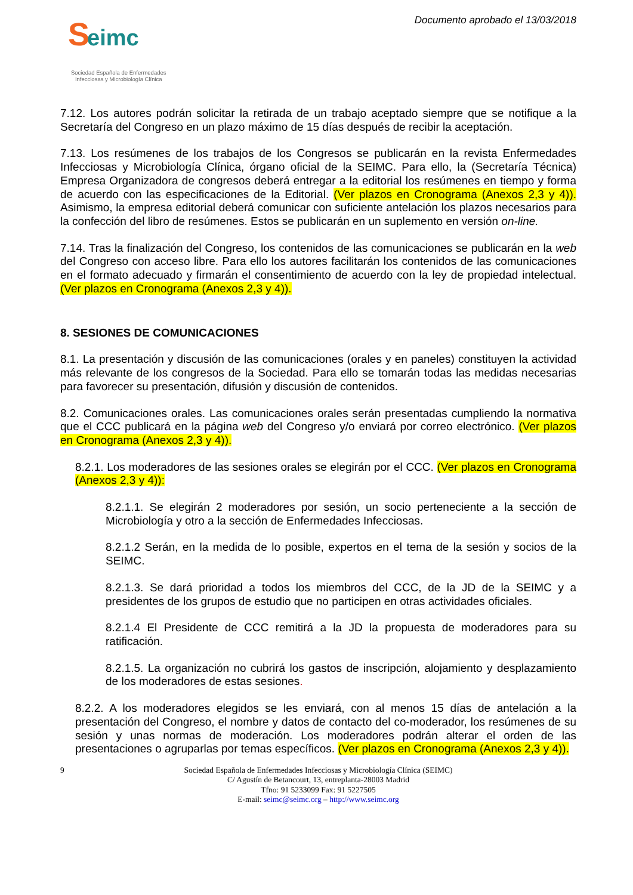S eimc
Sociedad Española de Enfermedades
Infecciosas y Microbiología Clínica
Documento aprobado el 13/03/2018
7.12. Los autores podrán solicitar la retirada de un trabajo aceptado siempre que se notifique a la Secretaría del Congreso en un plazo máximo de 15 días después de recibir la aceptación.
7.13. Los resúmenes de los trabajos de los Congresos se publicarán en la revista Enfermedades Infecciosas y Microbiología Clínica, órgano oficial de la SEIMC. Para ello, la (Secretaría Técnica) Empresa Organizadora de congresos deberá entregar a la editorial los resúmenes en tiempo y forma de acuerdo con las especificaciones de la Editorial. (Ver plazos en Cronograma (Anexos 2,3 y 4)). Asimismo, la empresa editorial deberá comunicar con suficiente antelación los plazos necesarios para la confección del libro de resúmenes. Estos se publicarán en un suplemento en versión on-line.
7.14. Tras la finalización del Congreso, los contenidos de las comunicaciones se publicarán en la web del Congreso con acceso libre. Para ello los autores facilitarán los contenidos de las comunicaciones en el formato adecuado y firmarán el consentimiento de acuerdo con la ley de propiedad intelectual. (Ver plazos en Cronograma (Anexos 2,3 y 4)).
8. SESIONES DE COMUNICACIONES
8.1. La presentación y discusión de las comunicaciones (orales y en paneles) constituyen la actividad más relevante de los congresos de la Sociedad. Para ello se tomarán todas las medidas necesarias para favorecer su presentación, difusión y discusión de contenidos.
8.2. Comunicaciones orales. Las comunicaciones orales serán presentadas cumpliendo la normativa que el CCC publicará en la página web del Congreso y/o enviará por correo electrónico. (Ver plazos en Cronograma (Anexos 2,3 y 4)).
8.2.1. Los moderadores de las sesiones orales se elegirán por el CCC. (Ver plazos en Cronograma (Anexos 2,3 y 4)):
8.2.1.1. Se elegirán 2 moderadores por sesión, un socio perteneciente a la sección de Microbiología y otro a la sección de Enfermedades Infecciosas.
8.2.1.2 Serán, en la medida de lo posible, expertos en el tema de la sesión y socios de la SEIMC.
8.2.1.3. Se dará prioridad a todos los miembros del CCC, de la JD de la SEIMC y a presidentes de los grupos de estudio que no participen en otras actividades oficiales.
8.2.1.4 El Presidente de CCC remitirá a la JD la propuesta de moderadores para su ratificación.
8.2.1.5. La organización no cubrirá los gastos de inscripción, alojamiento y desplazamiento de los moderadores de estas sesiones.
8.2.2. A los moderadores elegidos se les enviará, con al menos 15 días de antelación a la presentación del Congreso, el nombre y datos de contacto del co-moderador, los resúmenes de su sesión y unas normas de moderación. Los moderadores podrán alterar el orden de las presentaciones o agruparlas por temas específicos. (Ver plazos en Cronograma (Anexos 2,3 y 4)).
9 Sociedad Española de Enfermedades Infecciosas y Microbiología Clínica (SEIMC)
C/ Agustín de Betancourt, 13, entreplanta-28003 Madrid
Tfno: 91 5233099 Fax: 91 5227505
E-mail: seimc@seimc.org – http://www.seimc.org